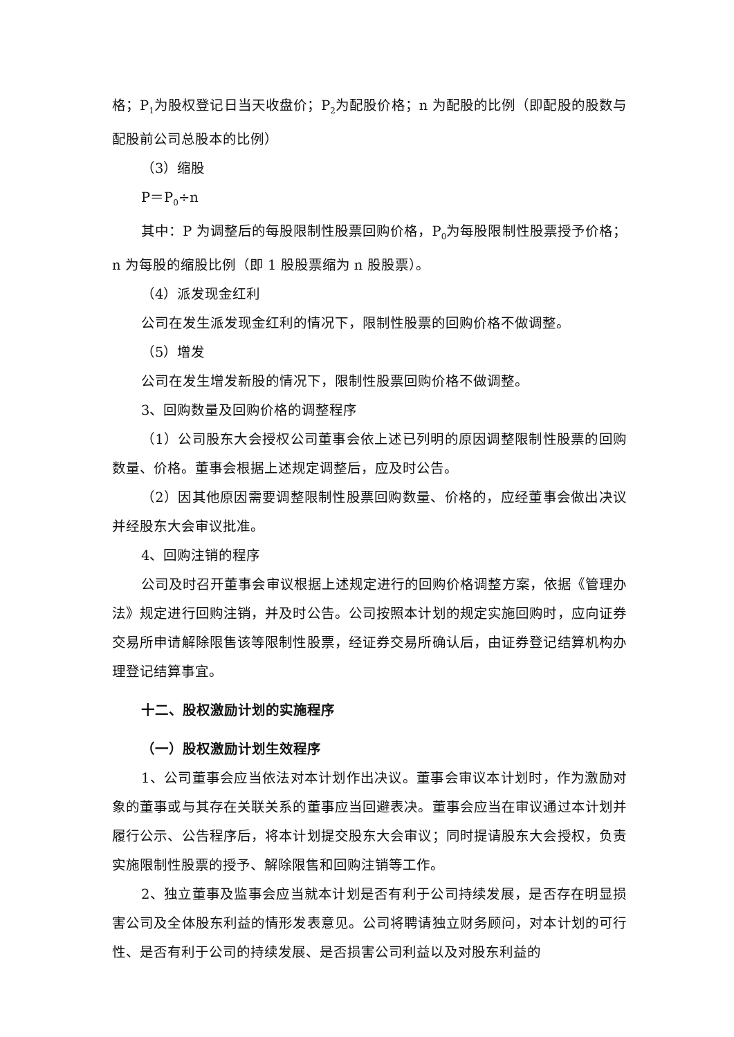格；P<sub>1</sub>为股权登记日当天收盘价；P<sub>2</sub>为配股价格；n 为配股的比例（即配股的股数与配股前公司总股本的比例）
（3）缩股
P＝P<sub>0</sub>÷n
其中：P 为调整后的每股限制性股票回购价格，P<sub>0</sub>为每股限制性股票授予价格；n 为每股的缩股比例（即 1 股股票缩为 n 股股票）。
（4）派发现金红利
公司在发生派发现金红利的情况下，限制性股票的回购价格不做调整。
（5）增发
公司在发生增发新股的情况下，限制性股票回购价格不做调整。
3、回购数量及回购价格的调整程序
（1）公司股东大会授权公司董事会依上述已列明的原因调整限制性股票的回购数量、价格。董事会根据上述规定调整后，应及时公告。
（2）因其他原因需要调整限制性股票回购数量、价格的，应经董事会做出决议并经股东大会审议批准。
4、回购注销的程序
公司及时召开董事会审议根据上述规定进行的回购价格调整方案，依据《管理办法》规定进行回购注销，并及时公告。公司按照本计划的规定实施回购时，应向证券交易所申请解除限售该等限制性股票，经证券交易所确认后，由证券登记结算机构办理登记结算事宜。
十二、股权激励计划的实施程序
（一）股权激励计划生效程序
1、公司董事会应当依法对本计划作出决议。董事会审议本计划时，作为激励对象的董事或与其存在关联关系的董事应当回避表决。董事会应当在审议通过本计划并履行公示、公告程序后，将本计划提交股东大会审议；同时提请股东大会授权，负责实施限制性股票的授予、解除限售和回购注销等工作。
2、独立董事及监事会应当就本计划是否有利于公司持续发展，是否存在明显损害公司及全体股东利益的情形发表意见。公司将聘请独立财务顾问，对本计划的可行性、是否有利于公司的持续发展、是否损害公司利益以及对股东利益的